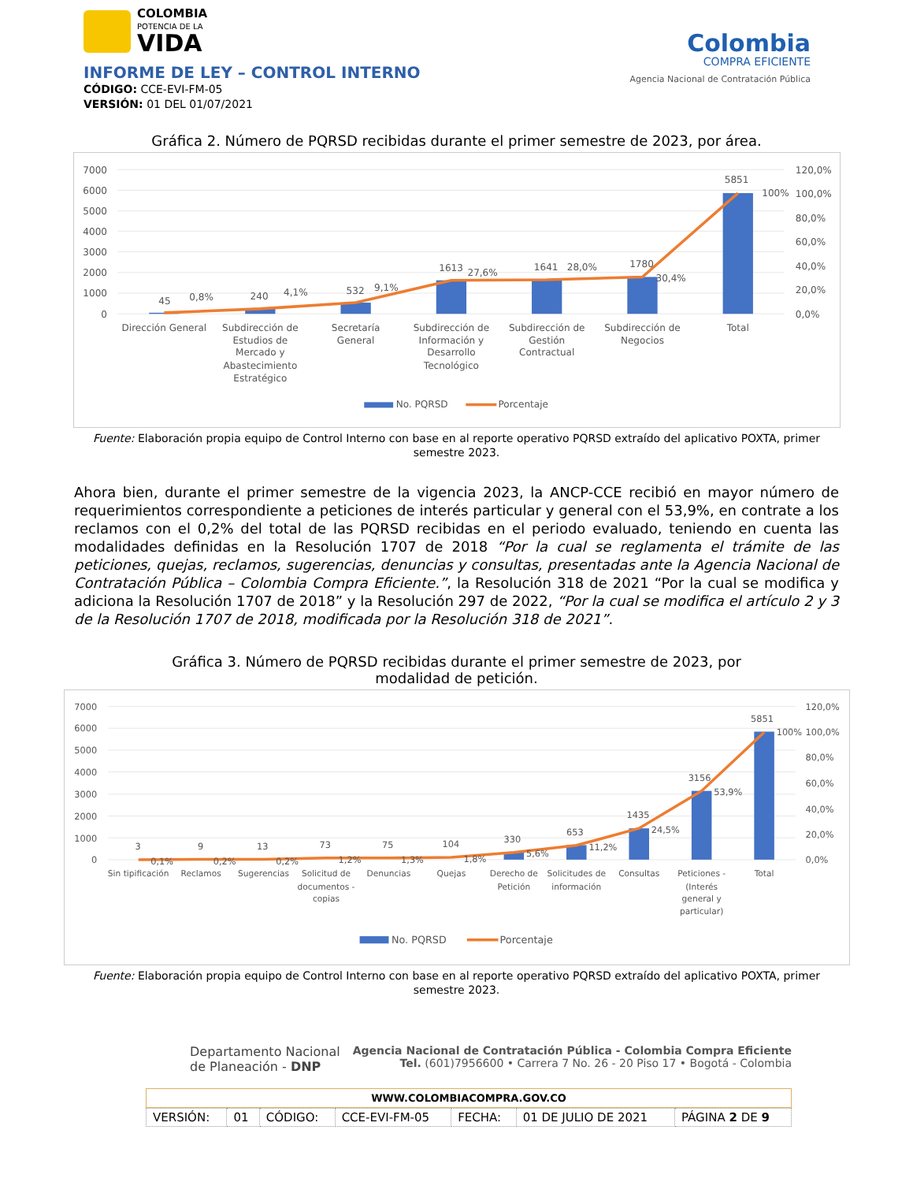COLOMBIA
POTENCIA DE LA
VIDA
INFORME DE LEY – CONTROL INTERNO
CÓDIGO: CCE-EVI-FM-05
VERSIÓN: 01 DEL 01/07/2021
Colombia
COMPRA EFICIENTE
Agencia Nacional de Contratación Pública
Gráfica 2. Número de PQRSD recibidas durante el primer semestre de 2023, por área.
7000
6000
5000
4000
3000
2000
1000
0
120,0%
100,0%
80,0%
60,0%
40,0%
20,0%
0,0%
45
0,8%
240
4,1%
532
9,1%
1613
27,6%
1641
28,0%
1780
30,4%
5851
100%
Dirección General
Subdirección de
Estudios de
Mercado y
Abastecimiento
Estratégico
Secretaría
General
Subdirección de
Información y
Desarrollo
Tecnológico
Subdirección de
Gestión
Contractual
Subdirección de
Negocios
Total
No. PQRSD
Porcentaje
Fuente: Elaboración propia equipo de Control Interno con base en al reporte operativo PQRSD extraído del aplicativo POXTA, primer semestre 2023.
Ahora bien, durante el primer semestre de la vigencia 2023, la ANCP-CCE recibió en mayor número de requerimientos correspondiente a peticiones de interés particular y general con el 53,9%, en contrate a los reclamos con el 0,2% del total de las PQRSD recibidas en el periodo evaluado, teniendo en cuenta las modalidades definidas en la Resolución 1707 de 2018 “Por la cual se reglamenta el trámite de las peticiones, quejas, reclamos, sugerencias, denuncias y consultas, presentadas ante la Agencia Nacional de Contratación Pública – Colombia Compra Eficiente.”, la Resolución 318 de 2021 “Por la cual se modifica y adiciona la Resolución 1707 de 2018” y la Resolución 297 de 2022, “Por la cual se modifica el artículo 2 y 3 de la Resolución 1707 de 2018, modificada por la Resolución 318 de 2021”.
Gráfica 3. Número de PQRSD recibidas durante el primer semestre de 2023, por
modalidad de petición.
7000
6000
5000
4000
3000
2000
1000
0
120,0%
100,0%
80,0%
60,0%
40,0%
20,0%
0,0%
3
0,1%
9
0,2%
13
0,2%
73
1,2%
75
1,3%
104
1,8%
330
5,6%
653
11,2%
1435
24,5%
3156
53,9%
5851
100%
Sin tipificación
Reclamos
Sugerencias
Solicitud de
documentos -
copias
Denuncias
Quejas
Derecho de
Petición
Solicitudes de
información
Consultas
Peticiones -
(Interés
general y
particular)
Total
No. PQRSD
Porcentaje
Fuente: Elaboración propia equipo de Control Interno con base en al reporte operativo PQRSD extraído del aplicativo POXTA, primer semestre 2023.
Departamento Nacional
de Planeación - DNP
Agencia Nacional de Contratación Pública - Colombia Compra Eficiente
Tel. (601)7956600 • Carrera 7 No. 26 - 20 Piso 17 • Bogotá - Colombia
WWW.COLOMBIACOMPRA.GOV.CO
| VERSIÓN: | 01 | CÓDIGO: | CCE-EVI-FM-05 | FECHA: | 01 DE JULIO DE 2021 | PÁGINA 2 DE 9 |